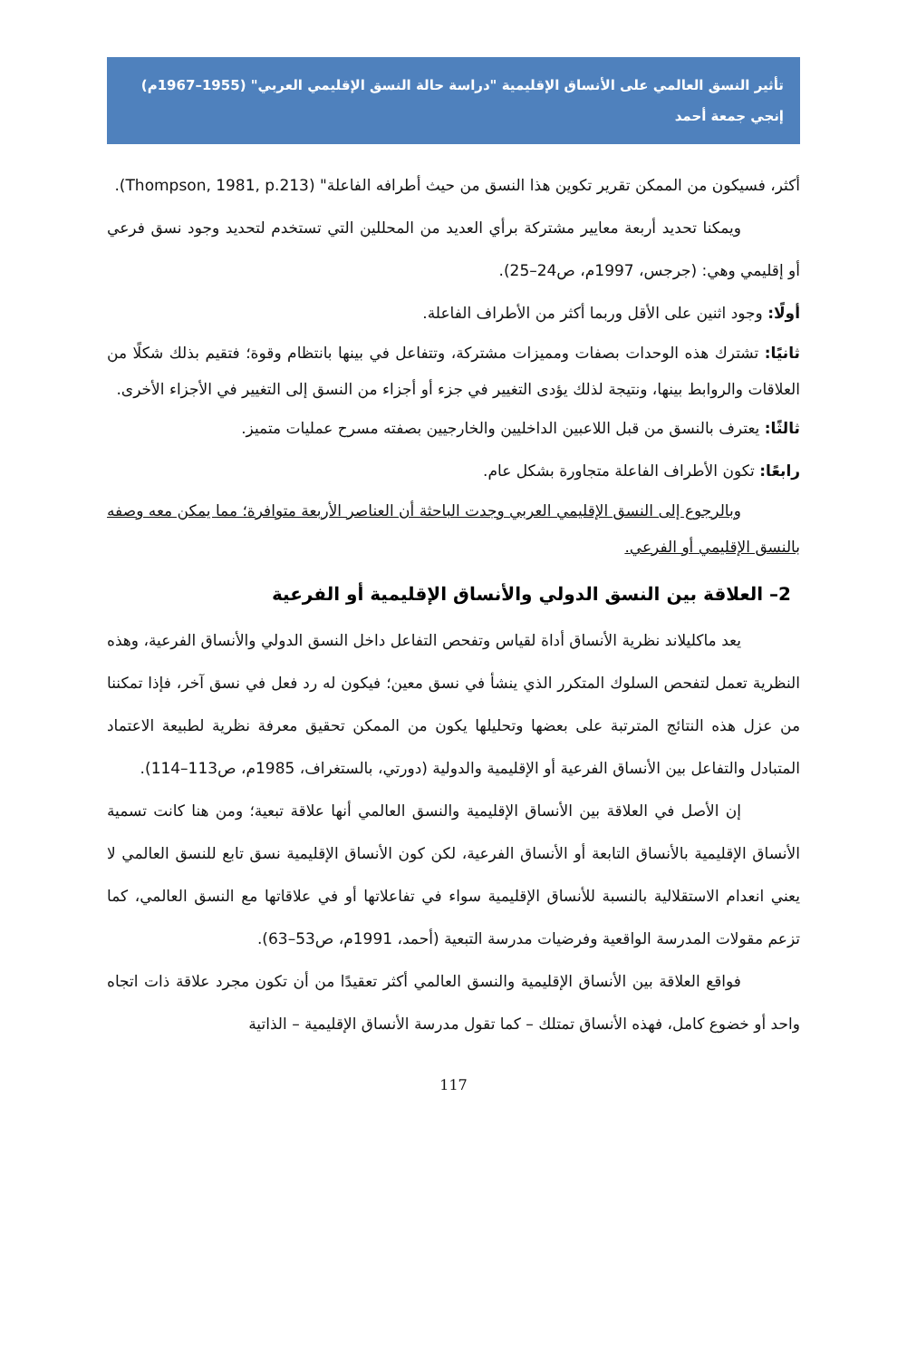تأثير النسق العالمي على الأنساق الإقليمية "دراسة حالة النسق الإقليمي العربي" (1955–1967م)
إنجي جمعة أحمد
أكثر، فسيكون من الممكن تقرير تكوين هذا النسق من حيث أطرافه الفاعلة" (Thompson, 1981, p.213).
ويمكنا تحديد أربعة معايير مشتركة برأي العديد من المحللين التي تستخدم لتحديد وجود نسق فرعي أو إقليمي وهي: (جرجس، 1997م، ص24–25).
أولًا: وجود اثنين على الأقل وربما أكثر من الأطراف الفاعلة.
ثانيًا: تشترك هذه الوحدات بصفات ومميزات مشتركة، وتتفاعل في بينها بانتظام وقوة؛ فتقيم بذلك شكلًا من العلاقات والروابط بينها، ونتيجة لذلك يؤدى التغيير في جزء أو أجزاء من النسق إلى التغيير في الأجزاء الأخرى.
ثالثًا: يعترف بالنسق من قبل اللاعبين الداخليين والخارجيين بصفته مسرح عمليات متميز.
رابعًا: تكون الأطراف الفاعلة متجاورة بشكل عام.
وبالرجوع إلى النسق الإقليمي العربي وجدت الباحثة أن العناصر الأربعة متوافرة؛ مما يمكن معه وصفه بالنسق الإقليمي أو الفرعي.
2– العلاقة بين النسق الدولي والأنساق الإقليمية أو الفرعية
يعد ماكليلاند نظرية الأنساق أداة لقياس وتفحص التفاعل داخل النسق الدولي والأنساق الفرعية، وهذه النظرية تعمل لتفحص السلوك المتكرر الذي ينشأ في نسق معين؛ فيكون له رد فعل في نسق آخر، فإذا تمكننا من عزل هذه النتائج المترتبة على بعضها وتحليلها يكون من الممكن تحقيق معرفة نظرية لطبيعة الاعتماد المتبادل والتفاعل بين الأنساق الفرعية أو الإقليمية والدولية (دورتي، بالستغراف، 1985م، ص113–114).
إن الأصل في العلاقة بين الأنساق الإقليمية والنسق العالمي أنها علاقة تبعية؛ ومن هنا كانت تسمية الأنساق الإقليمية بالأنساق التابعة أو الأنساق الفرعية، لكن كون الأنساق الإقليمية نسق تابع للنسق العالمي لا يعني انعدام الاستقلالية بالنسبة للأنساق الإقليمية سواء في تفاعلاتها أو في علاقاتها مع النسق العالمي، كما تزعم مقولات المدرسة الواقعية وفرضيات مدرسة التبعية (أحمد، 1991م، ص53–63).
فواقع العلاقة بين الأنساق الإقليمية والنسق العالمي أكثر تعقيدًا من أن تكون مجرد علاقة ذات اتجاه واحد أو خضوع كامل، فهذه الأنساق تمتلك – كما تقول مدرسة الأنساق الإقليمية – الذاتية
117